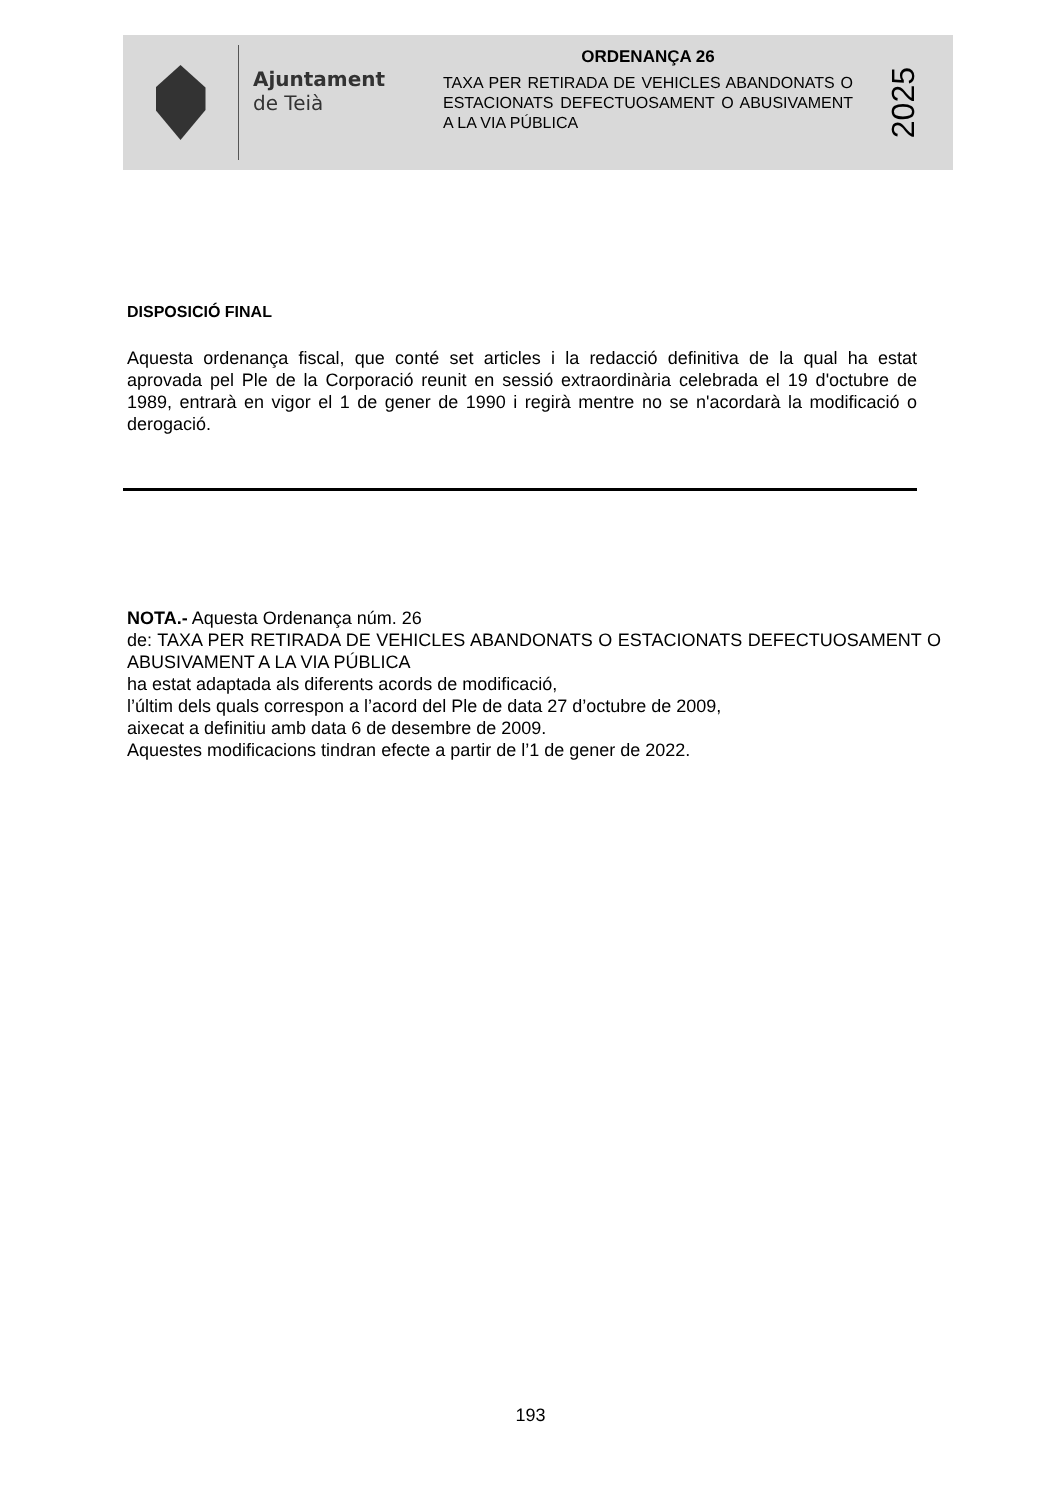Ajuntament
de Teià
ORDENANÇA 26
TAXA PER RETIRADA DE VEHICLES ABANDONATS O ESTACIONATS DEFECTUOSAMENT O ABUSIVAMENT A LA VIA PÚBLICA
2025
DISPOSICIÓ FINAL
Aquesta ordenança fiscal, que conté set articles i la redacció definitiva de la qual ha estat aprovada pel Ple de la Corporació reunit en sessió extraordinària celebrada el 19 d'octubre de 1989, entrarà en vigor el 1 de gener de 1990 i regirà mentre no se n'acordarà la modificació o derogació.
NOTA.- Aquesta Ordenança núm. 26
de: TAXA PER RETIRADA DE VEHICLES ABANDONATS O ESTACIONATS DEFECTUOSAMENT O ABUSIVAMENT A LA VIA PÚBLICA
ha estat adaptada als diferents acords de modificació,
l’últim dels quals correspon a l’acord del Ple de data 27 d’octubre de 2009,
aixecat a definitiu amb data 6 de desembre de 2009.
Aquestes modificacions tindran efecte a partir de l’1 de gener de 2022.
193